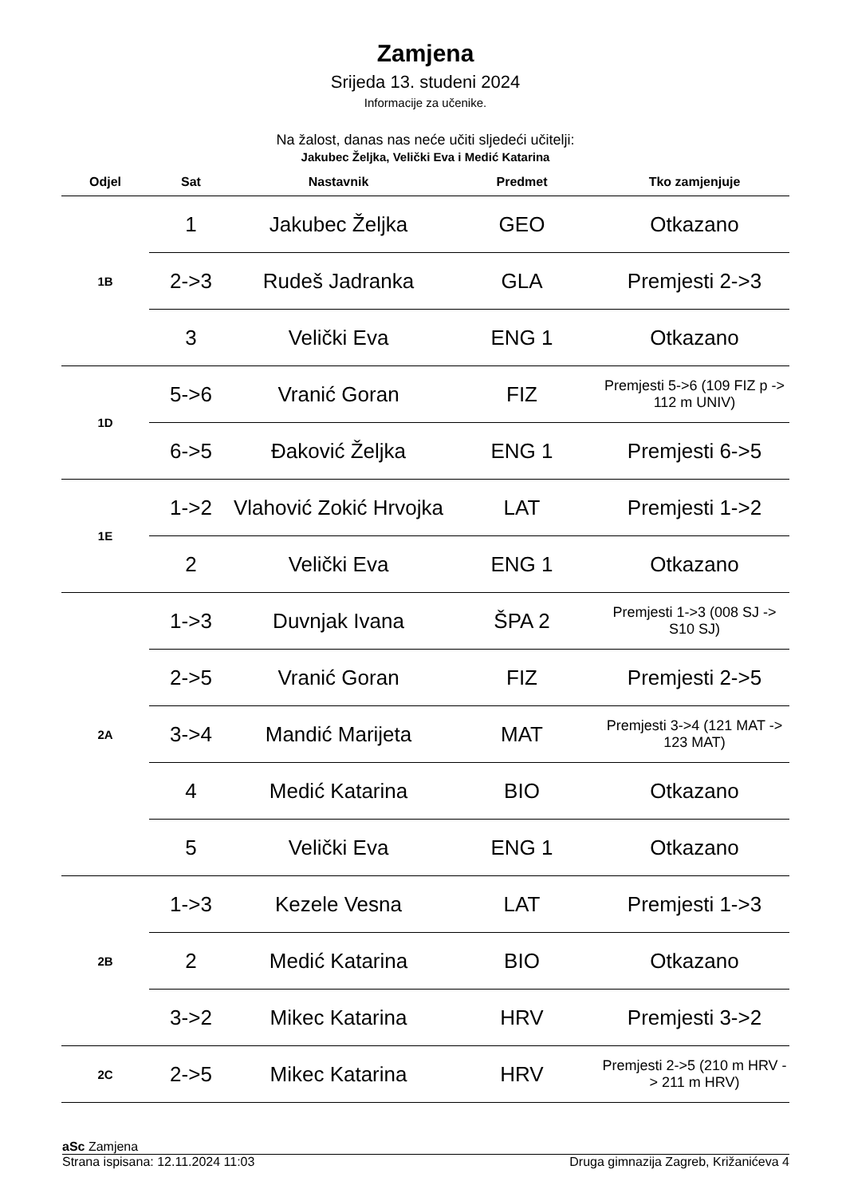Zamjena
Srijeda 13. studeni 2024
Informacije za učenike.
Na žalost, danas nas neće učiti sljedeći učitelji:
Jakubec Željka, Velički Eva i Medić Katarina
| Odjel | Sat | Nastavnik | Predmet | Tko zamjenjuje |
| --- | --- | --- | --- | --- |
| 1B | 1 | Jakubec Željka | GEO | Otkazano |
| | 2->3 | Rudeš Jadranka | GLA | Premjesti 2->3 |
| | 3 | Velički Eva | ENG 1 | Otkazano |
| 1D | 5->6 | Vranić Goran | FIZ | Premjesti 5->6 (109 FIZ p -> 112 m UNIV) |
| | 6->5 | Đaković Željka | ENG 1 | Premjesti 6->5 |
| 1E | 1->2 | Vlahović Zokić Hrvojka | LAT | Premjesti 1->2 |
| | 2 | Velički Eva | ENG 1 | Otkazano |
| 2A | 1->3 | Duvnjak Ivana | ŠPA 2 | Premjesti 1->3 (008 SJ -> S10 SJ) |
| | 2->5 | Vranić Goran | FIZ | Premjesti 2->5 |
| | 3->4 | Mandić Marijeta | MAT | Premjesti 3->4 (121 MAT -> 123 MAT) |
| | 4 | Medić Katarina | BIO | Otkazano |
| | 5 | Velički Eva | ENG 1 | Otkazano |
| 2B | 1->3 | Kezele Vesna | LAT | Premjesti 1->3 |
| | 2 | Medić Katarina | BIO | Otkazano |
| | 3->2 | Mikec Katarina | HRV | Premjesti 3->2 |
| 2C | 2->5 | Mikec Katarina | HRV | Premjesti 2->5 (210 m HRV -> 211 m HRV) |
aSc Zamjena
Strana ispisana: 12.11.2024 11:03 Druga gimnazija Zagreb, Križanićeva 4